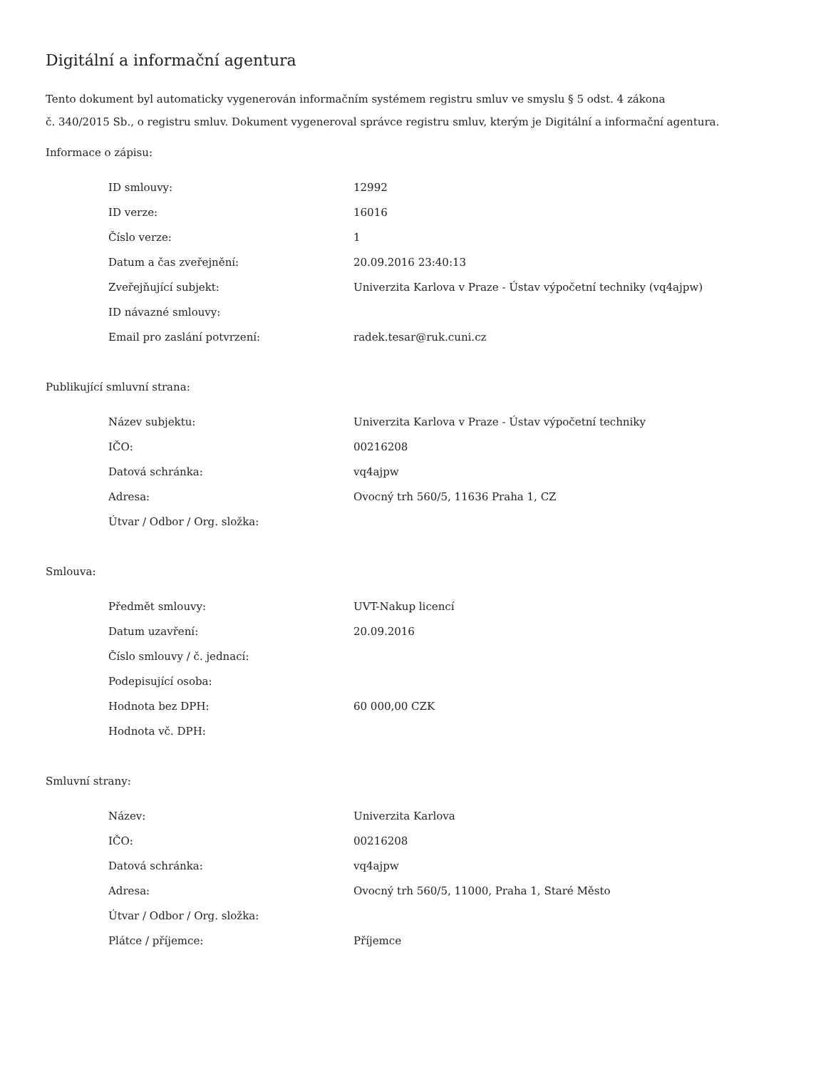Digitální a informační agentura
Tento dokument byl automaticky vygenerován informačním systémem registru smluv ve smyslu § 5 odst. 4 zákona
č. 340/2015 Sb., o registru smluv. Dokument vygeneroval správce registru smluv, kterým je Digitální a informační agentura.
Informace o zápisu:
| ID smlouvy: | 12992 |
| ID verze: | 16016 |
| Číslo verze: | 1 |
| Datum a čas zveřejnění: | 20.09.2016 23:40:13 |
| Zveřejňující subjekt: | Univerzita Karlova v Praze - Ústav výpočetní techniky (vq4ajpw) |
| ID návazné smlouvy: | |
| Email pro zaslání potvrzení: | radek.tesar@ruk.cuni.cz |
Publikující smluvní strana:
| Název subjektu: | Univerzita Karlova v Praze - Ústav výpočetní techniky |
| IČO: | 00216208 |
| Datová schránka: | vq4ajpw |
| Adresa: | Ovocný trh 560/5, 11636 Praha 1, CZ |
| Útvar / Odbor / Org. složka: | |
Smlouva:
| Předmět smlouvy: | UVT-Nakup licencí |
| Datum uzavření: | 20.09.2016 |
| Číslo smlouvy / č. jednací: | |
| Podepisující osoba: | |
| Hodnota bez DPH: | 60 000,00 CZK |
| Hodnota vč. DPH: | |
Smluvní strany:
| Název: | Univerzita Karlova |
| IČO: | 00216208 |
| Datová schránka: | vq4ajpw |
| Adresa: | Ovocný trh 560/5, 11000, Praha 1, Staré Město |
| Útvar / Odbor / Org. složka: | |
| Plátce / příjemce: | Příjemce |